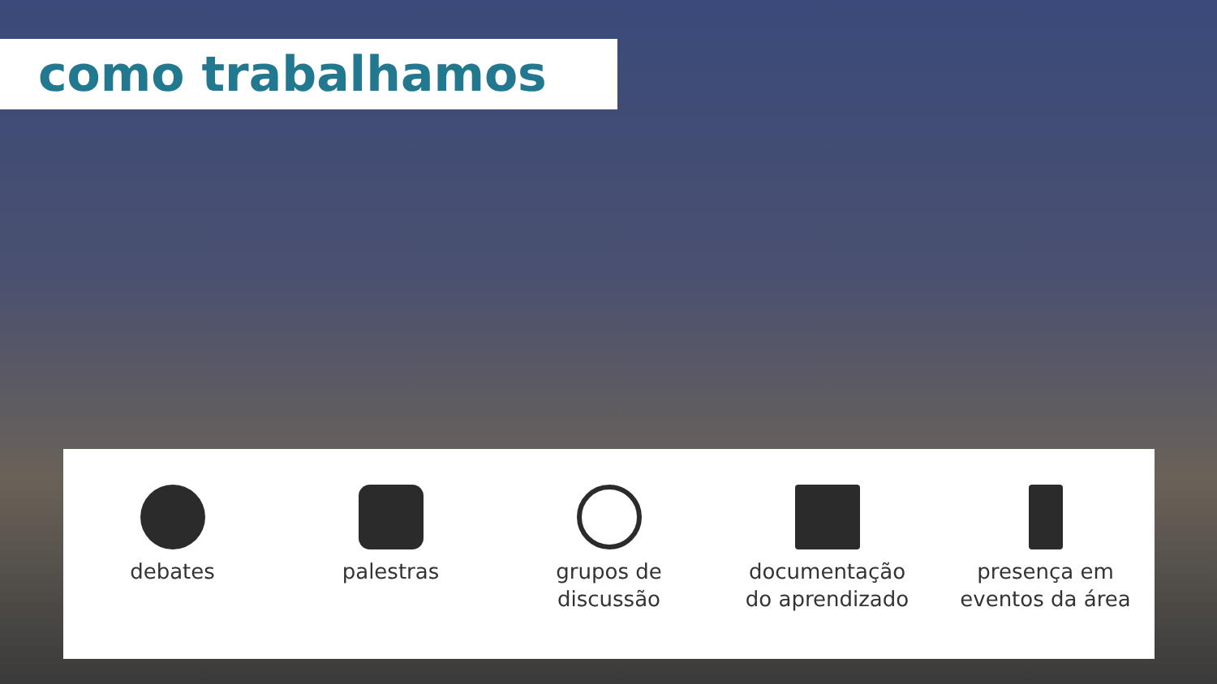como trabalhamos
debates palestras grupos de
discussão
documentação
do aprendizado
presença em
eventos da área